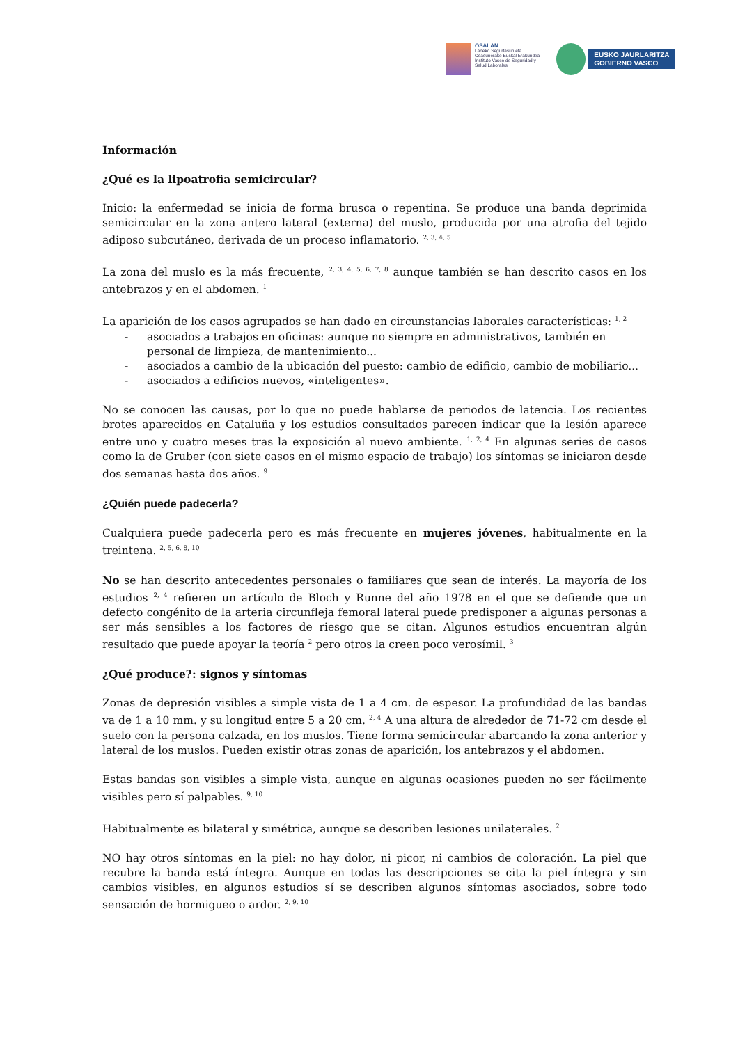OSALAN
Laneko Segurtasun eta
Osasunerako Euskal Erakundea
Instituto Vasco de Seguridad y
Salud Laborales
EUSKO JAURLARITZA
GOBIERNO VASCO
Información
¿Qué es la lipoatrofia semicircular?
Inicio: la enfermedad se inicia de forma brusca o repentina. Se produce una banda deprimida semicircular en la zona antero lateral (externa) del muslo, producida por una atrofia del tejido adiposo subcutáneo, derivada de un proceso inflamatorio. <sup>2, 3, 4, 5</sup>
La zona del muslo es la más frecuente, <sup>2, 3, 4, 5, 6, 7, 8</sup> aunque también se han descrito casos en los antebrazos y en el abdomen. <sup>1</sup>
La aparición de los casos agrupados se han dado en circunstancias laborales características: <sup>1, 2</sup>
- asociados a trabajos en oficinas: aunque no siempre en administrativos, también en personal de limpieza, de mantenimiento...
- asociados a cambio de la ubicación del puesto: cambio de edificio, cambio de mobiliario...
- asociados a edificios nuevos, «inteligentes».
No se conocen las causas, por lo que no puede hablarse de periodos de latencia. Los recientes brotes aparecidos en Cataluña y los estudios consultados parecen indicar que la lesión aparece entre uno y cuatro meses tras la exposición al nuevo ambiente. <sup>1, 2, 4</sup> En algunas series de casos como la de Gruber (con siete casos en el mismo espacio de trabajo) los síntomas se iniciaron desde dos semanas hasta dos años. <sup>9</sup>
¿Quién puede padecerla?
Cualquiera puede padecerla pero es más frecuente en mujeres jóvenes, habitualmente en la treintena. <sup>2, 5, 6, 8, 10</sup>
No se han descrito antecedentes personales o familiares que sean de interés. La mayoría de los estudios <sup>2, 4</sup> refieren un artículo de Bloch y Runne del año 1978 en el que se defiende que un defecto congénito de la arteria circunfleja femoral lateral puede predisponer a algunas personas a ser más sensibles a los factores de riesgo que se citan. Algunos estudios encuentran algún resultado que puede apoyar la teoría <sup>2</sup> pero otros la creen poco verosímil. <sup>3</sup>
¿Qué produce?: signos y síntomas
Zonas de depresión visibles a simple vista de 1 a 4 cm. de espesor. La profundidad de las bandas va de 1 a 10 mm. y su longitud entre 5 a 20 cm. <sup>2, 4</sup> A una altura de alrededor de 71-72 cm desde el suelo con la persona calzada, en los muslos. Tiene forma semicircular abarcando la zona anterior y lateral de los muslos. Pueden existir otras zonas de aparición, los antebrazos y el abdomen.
Estas bandas son visibles a simple vista, aunque en algunas ocasiones pueden no ser fácilmente visibles pero sí palpables. <sup>9, 10</sup>
Habitualmente es bilateral y simétrica, aunque se describen lesiones unilaterales. <sup>2</sup>
NO hay otros síntomas en la piel: no hay dolor, ni picor, ni cambios de coloración. La piel que recubre la banda está íntegra. Aunque en todas las descripciones se cita la piel íntegra y sin cambios visibles, en algunos estudios sí se describen algunos síntomas asociados, sobre todo sensación de hormigueo o ardor. <sup>2, 9, 10</sup>